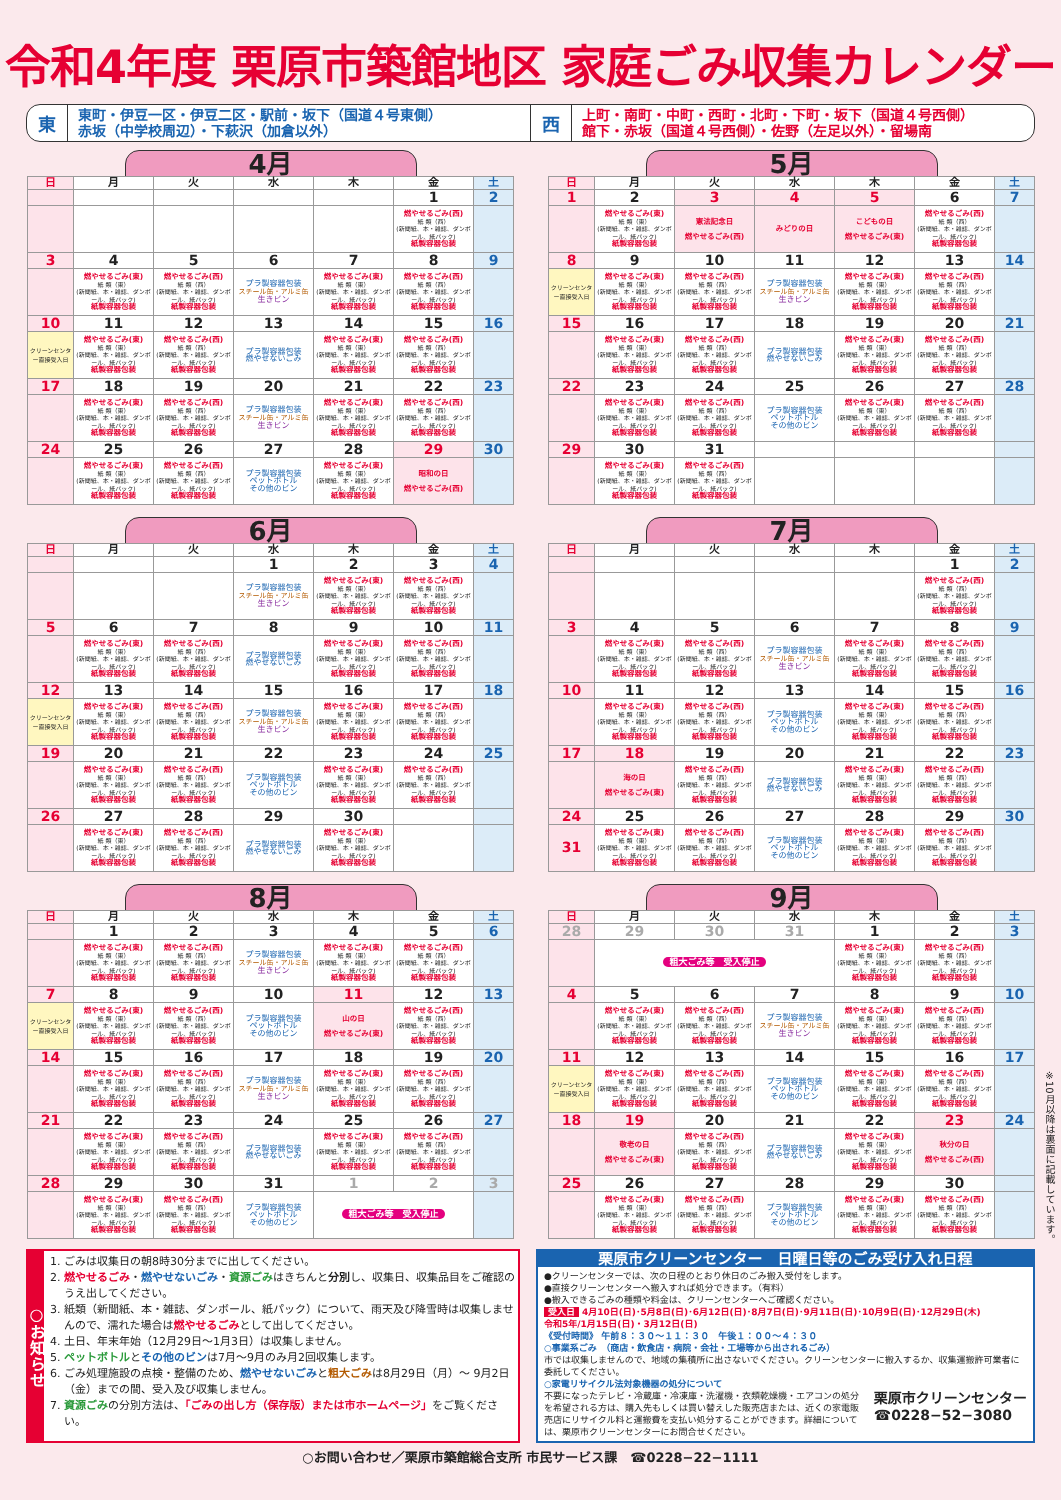令和4年度 栗原市築館地区 家庭ごみ収集カレンダー
東
東町・伊豆一区・伊豆二区・駅前・坂下（国道４号東側）
赤坂（中学校周辺）・下萩沢（加倉以外）
西
上町・南町・中町・西町・北町・下町・坂下（国道４号西側）
館下・赤坂（国道４号西側）・佐野（左足以外）・留場南
4月
| 日 | 月 | 火 | 水 | 木 | 金 | 土 |
| --- | --- | --- | --- | --- | --- | --- |
| | | | | | 1 | 2 |
| | | | | | 燃やせるごみ(西) 紙 類（西） (新聞紙、本・雑誌、ダンボール、紙パック) 紙製容器包装 | |
| 3 | 4 | 5 | 6 | 7 | 8 | 9 |
| | 燃やせるごみ(東) 紙 類（東） (新聞紙、本・雑誌、ダンボール、紙パック) 紙製容器包装 | 燃やせるごみ(西) 紙 類（西） (新聞紙、本・雑誌、ダンボール、紙パック) 紙製容器包装 | プラ製容器包装 スチール缶・アルミ缶 生きビン | 燃やせるごみ(東) 紙 類（東） (新聞紙、本・雑誌、ダンボール、紙パック) 紙製容器包装 | 燃やせるごみ(西) 紙 類（西） (新聞紙、本・雑誌、ダンボール、紙パック) 紙製容器包装 | |
| 10 | 11 | 12 | 13 | 14 | 15 | 16 |
| クリーンセンター直接受入日 | 燃やせるごみ(東) 紙 類（東） (新聞紙、本・雑誌、ダンボール、紙パック) 紙製容器包装 | 燃やせるごみ(西) 紙 類（西） (新聞紙、本・雑誌、ダンボール、紙パック) 紙製容器包装 | プラ製容器包装 燃やせないごみ | 燃やせるごみ(東) 紙 類（東） (新聞紙、本・雑誌、ダンボール、紙パック) 紙製容器包装 | 燃やせるごみ(西) 紙 類（西） (新聞紙、本・雑誌、ダンボール、紙パック) 紙製容器包装 | |
| 17 | 18 | 19 | 20 | 21 | 22 | 23 |
| | 燃やせるごみ(東) 紙 類（東） (新聞紙、本・雑誌、ダンボール、紙パック) 紙製容器包装 | 燃やせるごみ(西) 紙 類（西） (新聞紙、本・雑誌、ダンボール、紙パック) 紙製容器包装 | プラ製容器包装 スチール缶・アルミ缶 生きビン | 燃やせるごみ(東) 紙 類（東） (新聞紙、本・雑誌、ダンボール、紙パック) 紙製容器包装 | 燃やせるごみ(西) 紙 類（西） (新聞紙、本・雑誌、ダンボール、紙パック) 紙製容器包装 | |
| 24 | 25 | 26 | 27 | 28 | 29 | 30 |
| | 燃やせるごみ(東) 紙 類（東） (新聞紙、本・雑誌、ダンボール、紙パック) 紙製容器包装 | 燃やせるごみ(西) 紙 類（西） (新聞紙、本・雑誌、ダンボール、紙パック) 紙製容器包装 | プラ製容器包装 ペットボトル その他のビン | 燃やせるごみ(東) 紙 類（東） (新聞紙、本・雑誌、ダンボール、紙パック) 紙製容器包装 | 昭和の日 燃やせるごみ(西) | |
5月
| 日 | 月 | 火 | 水 | 木 | 金 | 土 |
| --- | --- | --- | --- | --- | --- | --- |
| 1 | 2 | 3 | 4 | 5 | 6 | 7 |
| | 燃やせるごみ(東) 紙 類（東） (新聞紙、本・雑誌、ダンボール、紙パック) 紙製容器包装 | 憲法記念日 燃やせるごみ(西) | みどりの日 | こどもの日 燃やせるごみ(東) | 燃やせるごみ(西) 紙 類（西） (新聞紙、本・雑誌、ダンボール、紙パック) 紙製容器包装 | |
| 8 | 9 | 10 | 11 | 12 | 13 | 14 |
| クリーンセンター直接受入日 | 燃やせるごみ(東) 紙 類（東） (新聞紙、本・雑誌、ダンボール、紙パック) 紙製容器包装 | 燃やせるごみ(西) 紙 類（西） (新聞紙、本・雑誌、ダンボール、紙パック) 紙製容器包装 | プラ製容器包装 スチール缶・アルミ缶 生きビン | 燃やせるごみ(東) 紙 類（東） (新聞紙、本・雑誌、ダンボール、紙パック) 紙製容器包装 | 燃やせるごみ(西) 紙 類（西） (新聞紙、本・雑誌、ダンボール、紙パック) 紙製容器包装 | |
| 15 | 16 | 17 | 18 | 19 | 20 | 21 |
| | 燃やせるごみ(東) 紙 類（東） (新聞紙、本・雑誌、ダンボール、紙パック) 紙製容器包装 | 燃やせるごみ(西) 紙 類（西） (新聞紙、本・雑誌、ダンボール、紙パック) 紙製容器包装 | プラ製容器包装 燃やせないごみ | 燃やせるごみ(東) 紙 類（東） (新聞紙、本・雑誌、ダンボール、紙パック) 紙製容器包装 | 燃やせるごみ(西) 紙 類（西） (新聞紙、本・雑誌、ダンボール、紙パック) 紙製容器包装 | |
| 22 | 23 | 24 | 25 | 26 | 27 | 28 |
| | 燃やせるごみ(東) 紙 類（東） (新聞紙、本・雑誌、ダンボール、紙パック) 紙製容器包装 | 燃やせるごみ(西) 紙 類（西） (新聞紙、本・雑誌、ダンボール、紙パック) 紙製容器包装 | プラ製容器包装 ペットボトル その他のビン | 燃やせるごみ(東) 紙 類（東） (新聞紙、本・雑誌、ダンボール、紙パック) 紙製容器包装 | 燃やせるごみ(西) 紙 類（西） (新聞紙、本・雑誌、ダンボール、紙パック) 紙製容器包装 | |
| 29 | 30 | 31 | | | | |
| | 燃やせるごみ(東) 紙 類（東） (新聞紙、本・雑誌、ダンボール、紙パック) 紙製容器包装 | 燃やせるごみ(西) 紙 類（西） (新聞紙、本・雑誌、ダンボール、紙パック) 紙製容器包装 | | | | |
6月
| 日 | 月 | 火 | 水 | 木 | 金 | 土 |
| --- | --- | --- | --- | --- | --- | --- |
| | | | 1 | 2 | 3 | 4 |
| | | | プラ製容器包装 スチール缶・アルミ缶 生きビン | 燃やせるごみ(東) 紙 類（東） (新聞紙、本・雑誌、ダンボール、紙パック) 紙製容器包装 | 燃やせるごみ(西) 紙 類（西） (新聞紙、本・雑誌、ダンボール、紙パック) 紙製容器包装 | |
| 5 | 6 | 7 | 8 | 9 | 10 | 11 |
| | 燃やせるごみ(東) 紙 類（東） (新聞紙、本・雑誌、ダンボール、紙パック) 紙製容器包装 | 燃やせるごみ(西) 紙 類（西） (新聞紙、本・雑誌、ダンボール、紙パック) 紙製容器包装 | プラ製容器包装 燃やせないごみ | 燃やせるごみ(東) 紙 類（東） (新聞紙、本・雑誌、ダンボール、紙パック) 紙製容器包装 | 燃やせるごみ(西) 紙 類（西） (新聞紙、本・雑誌、ダンボール、紙パック) 紙製容器包装 | |
| 12 | 13 | 14 | 15 | 16 | 17 | 18 |
| クリーンセンター直接受入日 | 燃やせるごみ(東) 紙 類（東） (新聞紙、本・雑誌、ダンボール、紙パック) 紙製容器包装 | 燃やせるごみ(西) 紙 類（西） (新聞紙、本・雑誌、ダンボール、紙パック) 紙製容器包装 | プラ製容器包装 スチール缶・アルミ缶 生きビン | 燃やせるごみ(東) 紙 類（東） (新聞紙、本・雑誌、ダンボール、紙パック) 紙製容器包装 | 燃やせるごみ(西) 紙 類（西） (新聞紙、本・雑誌、ダンボール、紙パック) 紙製容器包装 | |
| 19 | 20 | 21 | 22 | 23 | 24 | 25 |
| | 燃やせるごみ(東) 紙 類（東） (新聞紙、本・雑誌、ダンボール、紙パック) 紙製容器包装 | 燃やせるごみ(西) 紙 類（西） (新聞紙、本・雑誌、ダンボール、紙パック) 紙製容器包装 | プラ製容器包装 ペットボトル その他のビン | 燃やせるごみ(東) 紙 類（東） (新聞紙、本・雑誌、ダンボール、紙パック) 紙製容器包装 | 燃やせるごみ(西) 紙 類（西） (新聞紙、本・雑誌、ダンボール、紙パック) 紙製容器包装 | |
| 26 | 27 | 28 | 29 | 30 | | |
| | 燃やせるごみ(東) 紙 類（東） (新聞紙、本・雑誌、ダンボール、紙パック) 紙製容器包装 | 燃やせるごみ(西) 紙 類（西） (新聞紙、本・雑誌、ダンボール、紙パック) 紙製容器包装 | プラ製容器包装 燃やせないごみ | 燃やせるごみ(東) 紙 類（東） (新聞紙、本・雑誌、ダンボール、紙パック) 紙製容器包装 | | |
7月
| 日 | 月 | 火 | 水 | 木 | 金 | 土 |
| --- | --- | --- | --- | --- | --- | --- |
| | | | | | 1 | 2 |
| | | | | | 燃やせるごみ(西) 紙 類（西） (新聞紙、本・雑誌、ダンボール、紙パック) 紙製容器包装 | |
| 3 | 4 | 5 | 6 | 7 | 8 | 9 |
| | 燃やせるごみ(東) 紙 類（東） (新聞紙、本・雑誌、ダンボール、紙パック) 紙製容器包装 | 燃やせるごみ(西) 紙 類（西） (新聞紙、本・雑誌、ダンボール、紙パック) 紙製容器包装 | プラ製容器包装 スチール缶・アルミ缶 生きビン | 燃やせるごみ(東) 紙 類（東） (新聞紙、本・雑誌、ダンボール、紙パック) 紙製容器包装 | 燃やせるごみ(西) 紙 類（西） (新聞紙、本・雑誌、ダンボール、紙パック) 紙製容器包装 | |
| 10 | 11 | 12 | 13 | 14 | 15 | 16 |
| | 燃やせるごみ(東) 紙 類（東） (新聞紙、本・雑誌、ダンボール、紙パック) 紙製容器包装 | 燃やせるごみ(西) 紙 類（西） (新聞紙、本・雑誌、ダンボール、紙パック) 紙製容器包装 | プラ製容器包装 ペットボトル その他のビン | 燃やせるごみ(東) 紙 類（東） (新聞紙、本・雑誌、ダンボール、紙パック) 紙製容器包装 | 燃やせるごみ(西) 紙 類（西） (新聞紙、本・雑誌、ダンボール、紙パック) 紙製容器包装 | |
| 17 | 18 | 19 | 20 | 21 | 22 | 23 |
| | 海の日 燃やせるごみ(東) | 燃やせるごみ(西) 紙 類（西） (新聞紙、本・雑誌、ダンボール、紙パック) 紙製容器包装 | プラ製容器包装 燃やせないごみ | 燃やせるごみ(東) 紙 類（東） (新聞紙、本・雑誌、ダンボール、紙パック) 紙製容器包装 | 燃やせるごみ(西) 紙 類（西） (新聞紙、本・雑誌、ダンボール、紙パック) 紙製容器包装 | |
| 24 | 25 | 26 | 27 | 28 | 29 | 30 |
| 31 | 燃やせるごみ(東) 紙 類（東） (新聞紙、本・雑誌、ダンボール、紙パック) 紙製容器包装 | 燃やせるごみ(西) 紙 類（西） (新聞紙、本・雑誌、ダンボール、紙パック) 紙製容器包装 | プラ製容器包装 ペットボトル その他のビン | 燃やせるごみ(東) 紙 類（東） (新聞紙、本・雑誌、ダンボール、紙パック) 紙製容器包装 | 燃やせるごみ(西) 紙 類（西） (新聞紙、本・雑誌、ダンボール、紙パック) 紙製容器包装 | |
8月
| 日 | 月 | 火 | 水 | 木 | 金 | 土 |
| --- | --- | --- | --- | --- | --- | --- |
| | 1 | 2 | 3 | 4 | 5 | 6 |
| | 燃やせるごみ(東) 紙 類（東） (新聞紙、本・雑誌、ダンボール、紙パック) 紙製容器包装 | 燃やせるごみ(西) 紙 類（西） (新聞紙、本・雑誌、ダンボール、紙パック) 紙製容器包装 | プラ製容器包装 スチール缶・アルミ缶 生きビン | 燃やせるごみ(東) 紙 類（東） (新聞紙、本・雑誌、ダンボール、紙パック) 紙製容器包装 | 燃やせるごみ(西) 紙 類（西） (新聞紙、本・雑誌、ダンボール、紙パック) 紙製容器包装 | |
| 7 | 8 | 9 | 10 | 11 | 12 | 13 |
| クリーンセンター直接受入日 | 燃やせるごみ(東) 紙 類（東） (新聞紙、本・雑誌、ダンボール、紙パック) 紙製容器包装 | 燃やせるごみ(西) 紙 類（西） (新聞紙、本・雑誌、ダンボール、紙パック) 紙製容器包装 | プラ製容器包装 ペットボトル その他のビン | 山の日 燃やせるごみ(東) | 燃やせるごみ(西) 紙 類（西） (新聞紙、本・雑誌、ダンボール、紙パック) 紙製容器包装 | |
| 14 | 15 | 16 | 17 | 18 | 19 | 20 |
| | 燃やせるごみ(東) 紙 類（東） (新聞紙、本・雑誌、ダンボール、紙パック) 紙製容器包装 | 燃やせるごみ(西) 紙 類（西） (新聞紙、本・雑誌、ダンボール、紙パック) 紙製容器包装 | プラ製容器包装 スチール缶・アルミ缶 生きビン | 燃やせるごみ(東) 紙 類（東） (新聞紙、本・雑誌、ダンボール、紙パック) 紙製容器包装 | 燃やせるごみ(西) 紙 類（西） (新聞紙、本・雑誌、ダンボール、紙パック) 紙製容器包装 | |
| 21 | 22 | 23 | 24 | 25 | 26 | 27 |
| | 燃やせるごみ(東) 紙 類（東） (新聞紙、本・雑誌、ダンボール、紙パック) 紙製容器包装 | 燃やせるごみ(西) 紙 類（西） (新聞紙、本・雑誌、ダンボール、紙パック) 紙製容器包装 | プラ製容器包装 燃やせないごみ | 燃やせるごみ(東) 紙 類（東） (新聞紙、本・雑誌、ダンボール、紙パック) 紙製容器包装 | 燃やせるごみ(西) 紙 類（西） (新聞紙、本・雑誌、ダンボール、紙パック) 紙製容器包装 | |
| 28 | 29 | 30 | 31 | 1 | 2 | 3 |
| | 燃やせるごみ(東) 紙 類（東） (新聞紙、本・雑誌、ダンボール、紙パック) 紙製容器包装 | 燃やせるごみ(西) 紙 類（西） (新聞紙、本・雑誌、ダンボール、紙パック) 紙製容器包装 | プラ製容器包装 ペットボトル その他のビン | 粗大ごみ等 受入停止 | | |
9月
| 日 | 月 | 火 | 水 | 木 | 金 | 土 |
| --- | --- | --- | --- | --- | --- | --- |
| 28 | 29 | 30 | 31 | 1 | 2 | 3 |
| | 粗大ごみ等 受入停止 | | | 燃やせるごみ(東) 紙 類（東） (新聞紙、本・雑誌、ダンボール、紙パック) 紙製容器包装 | 燃やせるごみ(西) 紙 類（西） (新聞紙、本・雑誌、ダンボール、紙パック) 紙製容器包装 | |
| 4 | 5 | 6 | 7 | 8 | 9 | 10 |
| | 燃やせるごみ(東) 紙 類（東） (新聞紙、本・雑誌、ダンボール、紙パック) 紙製容器包装 | 燃やせるごみ(西) 紙 類（西） (新聞紙、本・雑誌、ダンボール、紙パック) 紙製容器包装 | プラ製容器包装 スチール缶・アルミ缶 生きビン | 燃やせるごみ(東) 紙 類（東） (新聞紙、本・雑誌、ダンボール、紙パック) 紙製容器包装 | 燃やせるごみ(西) 紙 類（西） (新聞紙、本・雑誌、ダンボール、紙パック) 紙製容器包装 | |
| 11 | 12 | 13 | 14 | 15 | 16 | 17 |
| クリーンセンター直接受入日 | 燃やせるごみ(東) 紙 類（東） (新聞紙、本・雑誌、ダンボール、紙パック) 紙製容器包装 | 燃やせるごみ(西) 紙 類（西） (新聞紙、本・雑誌、ダンボール、紙パック) 紙製容器包装 | プラ製容器包装 ペットボトル その他のビン | 燃やせるごみ(東) 紙 類（東） (新聞紙、本・雑誌、ダンボール、紙パック) 紙製容器包装 | 燃やせるごみ(西) 紙 類（西） (新聞紙、本・雑誌、ダンボール、紙パック) 紙製容器包装 | |
| 18 | 19 | 20 | 21 | 22 | 23 | 24 |
| | 敬老の日 燃やせるごみ(東) | 燃やせるごみ(西) 紙 類（西） (新聞紙、本・雑誌、ダンボール、紙パック) 紙製容器包装 | プラ製容器包装 燃やせないごみ | 燃やせるごみ(東) 紙 類（東） (新聞紙、本・雑誌、ダンボール、紙パック) 紙製容器包装 | 秋分の日 燃やせるごみ(西) | |
| 25 | 26 | 27 | 28 | 29 | 30 | |
| | 燃やせるごみ(東) 紙 類（東） (新聞紙、本・雑誌、ダンボール、紙パック) 紙製容器包装 | 燃やせるごみ(西) 紙 類（西） (新聞紙、本・雑誌、ダンボール、紙パック) 紙製容器包装 | プラ製容器包装 ペットボトル その他のビン | 燃やせるごみ(東) 紙 類（東） (新聞紙、本・雑誌、ダンボール、紙パック) 紙製容器包装 | 燃やせるごみ(西) 紙 類（西） (新聞紙、本・雑誌、ダンボール、紙パック) 紙製容器包装 | |
※10月以降は裏面に記載しています。
○お知らせ
1. ごみは収集日の朝8時30分までに出してください。
2. 燃やせるごみ・燃やせないごみ・資源ごみはきちんと分別し、収集日、収集品目をご確認のうえ出してください。
3. 紙類（新聞紙、本・雑誌、ダンボール、紙パック）について、雨天及び降雪時は収集しませんので、濡れた場合は燃やせるごみとして出してください。
4. 土日、年末年始（12月29日～1月3日）は収集しません。
5. ペットボトルとその他のビンは7月～9月のみ月2回収集します。
6. ごみ処理施設の点検・整備のため、燃やせないごみと粗大ごみは8月29日（月）～ 9月2日（金）までの間、受入及び収集しません。
7. 資源ごみの分別方法は、「ごみの出し方（保存版）または市ホームページ」をご覧ください。
栗原市クリーンセンター　日曜日等のごみ受け入れ日程
●クリーンセンターでは、次の日程のとおり休日のごみ搬入受付をします。
●直接クリーンセンターへ搬入すれば処分できます。（有料）
●搬入できるごみの種類や料金は、クリーンセンターへご確認ください。
受入日 4月10日(日)･5月8日(日)･6月12日(日)･8月7日(日)･9月11日(日)･10月9日(日)･12月29日(木)
令和5年/1月15日(日)・3月12日(日)
《受付時間》 午前８：３０～１１：３０　午後１：００～４：３０
○事業系ごみ　（商店・飲食店・病院・会社・工場等から出されるごみ）
市では収集しませんので、地域の集積所に出さないでください。クリーンセンターに搬入するか、収集運搬許可業者に委託してください。
○家電リサイクル法対象機器の処分について
不要になったテレビ・冷蔵庫・冷凍庫・洗濯機・衣類乾燥機・エアコンの処分を希望される方は、購入先もしくは買い替えした販売店または、近くの家電販売店にリサイクル料と運搬費を支払い処分することができます。詳細については、栗原市クリーンセンターにお問合せください。
栗原市クリーンセンター
☎0228−52−3080
○お問い合わせ／栗原市築館総合支所 市民サービス課　☎0228−22−1111